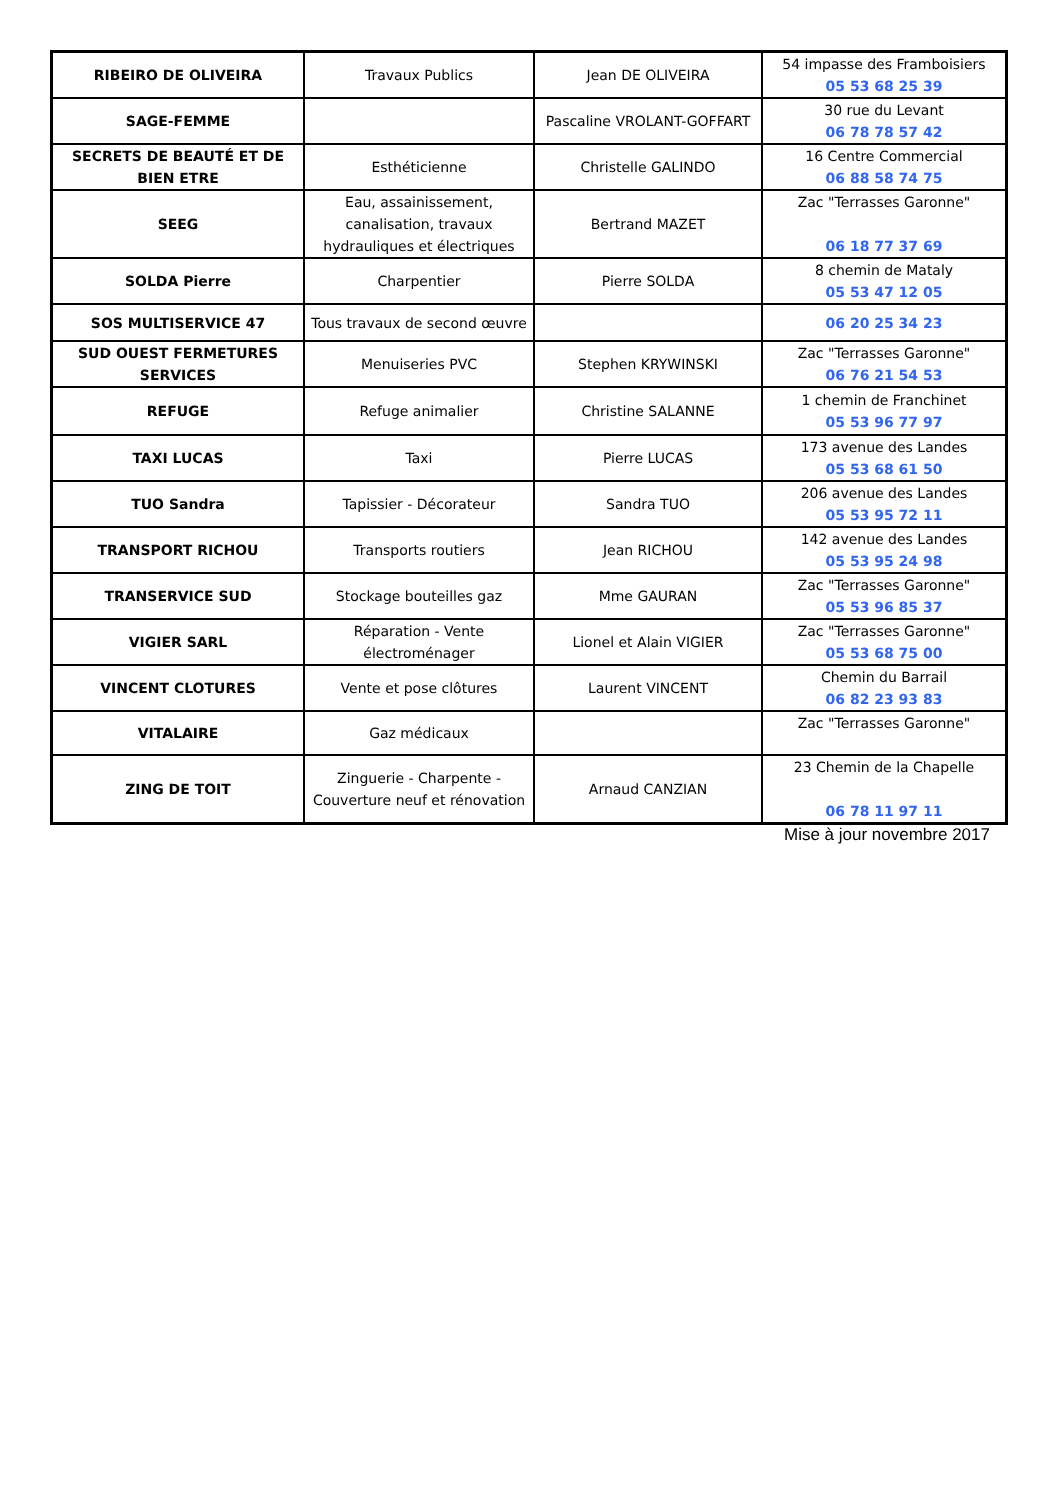| RIBEIRO DE OLIVEIRA | Travaux Publics | Jean DE OLIVEIRA | 54 impasse des Framboisiers 05 53 68 25 39 |
| SAGE-FEMME | | Pascaline VROLANT-GOFFART | 30 rue du Levant 06 78 78 57 42 |
| SECRETS DE BEAUTÉ ET DE BIEN ETRE | Esthéticienne | Christelle GALINDO | 16 Centre Commercial 06 88 58 74 75 |
| SEEG | Eau, assainissement, canalisation, travaux hydrauliques et électriques | Bertrand MAZET | Zac "Terrasses Garonne" 06 18 77 37 69 |
| SOLDA Pierre | Charpentier | Pierre SOLDA | 8 chemin de Mataly 05 53 47 12 05 |
| SOS MULTISERVICE 47 | Tous travaux de second œuvre | | 06 20 25 34 23 |
| SUD OUEST FERMETURES SERVICES | Menuiseries PVC | Stephen KRYWINSKI | Zac "Terrasses Garonne" 06 76 21 54 53 |
| REFUGE | Refuge animalier | Christine SALANNE | 1 chemin de Franchinet 05 53 96 77 97 |
| TAXI LUCAS | Taxi | Pierre LUCAS | 173 avenue des Landes 05 53 68 61 50 |
| TUO Sandra | Tapissier - Décorateur | Sandra TUO | 206 avenue des Landes 05 53 95 72 11 |
| TRANSPORT RICHOU | Transports routiers | Jean RICHOU | 142 avenue des Landes 05 53 95 24 98 |
| TRANSERVICE SUD | Stockage bouteilles gaz | Mme GAURAN | Zac "Terrasses Garonne" 05 53 96 85 37 |
| VIGIER SARL | Réparation - Vente électroménager | Lionel et Alain VIGIER | Zac "Terrasses Garonne" 05 53 68 75 00 |
| VINCENT CLOTURES | Vente et pose clôtures | Laurent VINCENT | Chemin du Barrail 06 82 23 93 83 |
| VITALAIRE | Gaz médicaux | | Zac "Terrasses Garonne" |
| ZING DE TOIT | Zinguerie - Charpente - Couverture neuf et rénovation | Arnaud CANZIAN | 23 Chemin de la Chapelle 06 78 11 97 11 |
Mise à jour novembre 2017